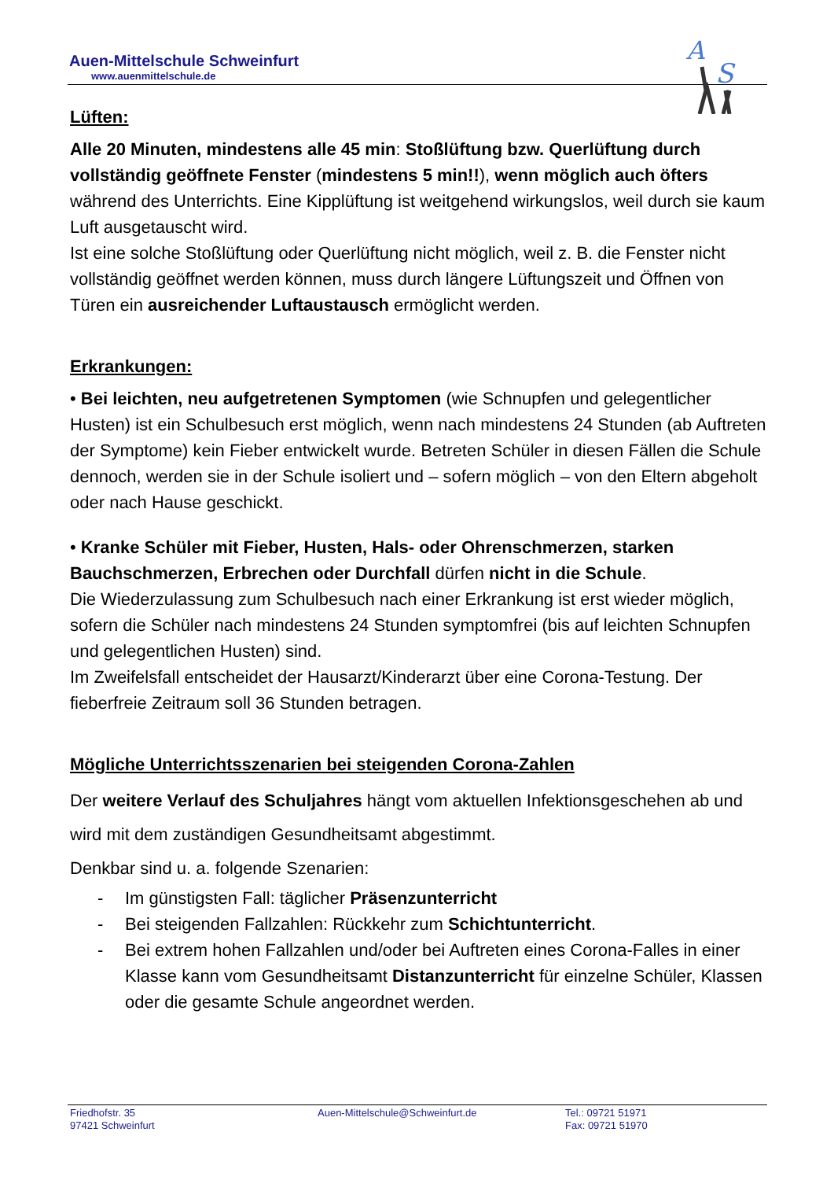Auen-Mittelschule Schweinfurt
www.auenmittelschule.de
A
S
Lüften:
Alle 20 Minuten, mindestens alle 45 min: Stoßlüftung bzw. Querlüftung durch vollständig geöffnete Fenster (mindestens 5 min!!), wenn möglich auch öfters während des Unterrichts. Eine Kipplüftung ist weitgehend wirkungslos, weil durch sie kaum Luft ausgetauscht wird.
Ist eine solche Stoßlüftung oder Querlüftung nicht möglich, weil z. B. die Fenster nicht vollständig geöffnet werden können, muss durch längere Lüftungszeit und Öffnen von Türen ein ausreichender Luftaustausch ermöglicht werden.
Erkrankungen:
• Bei leichten, neu aufgetretenen Symptomen (wie Schnupfen und gelegentlicher Husten) ist ein Schulbesuch erst möglich, wenn nach mindestens 24 Stunden (ab Auftreten der Symptome) kein Fieber entwickelt wurde. Betreten Schüler in diesen Fällen die Schule dennoch, werden sie in der Schule isoliert und – sofern möglich – von den Eltern abgeholt oder nach Hause geschickt.
• Kranke Schüler mit Fieber, Husten, Hals- oder Ohrenschmerzen, starken Bauchschmerzen, Erbrechen oder Durchfall dürfen nicht in die Schule.
Die Wiederzulassung zum Schulbesuch nach einer Erkrankung ist erst wieder möglich, sofern die Schüler nach mindestens 24 Stunden symptomfrei (bis auf leichten Schnupfen und gelegentlichen Husten) sind.
Im Zweifelsfall entscheidet der Hausarzt/Kinderarzt über eine Corona-Testung. Der fieberfreie Zeitraum soll 36 Stunden betragen.
Mögliche Unterrichtsszenarien bei steigenden Corona-Zahlen
Der weitere Verlauf des Schuljahres hängt vom aktuellen Infektionsgeschehen ab und wird mit dem zuständigen Gesundheitsamt abgestimmt.
Denkbar sind u. a. folgende Szenarien:
- Im günstigsten Fall: täglicher Präsenzunterricht
- Bei steigenden Fallzahlen: Rückkehr zum Schichtunterricht.
- Bei extrem hohen Fallzahlen und/oder bei Auftreten eines Corona-Falles in einer Klasse kann vom Gesundheitsamt Distanzunterricht für einzelne Schüler, Klassen oder die gesamte Schule angeordnet werden.
Friedhofstr. 35
97421 Schweinfurt
Auen-Mittelschule@Schweinfurt.de Tel.: 09721 51971
Fax: 09721 51970